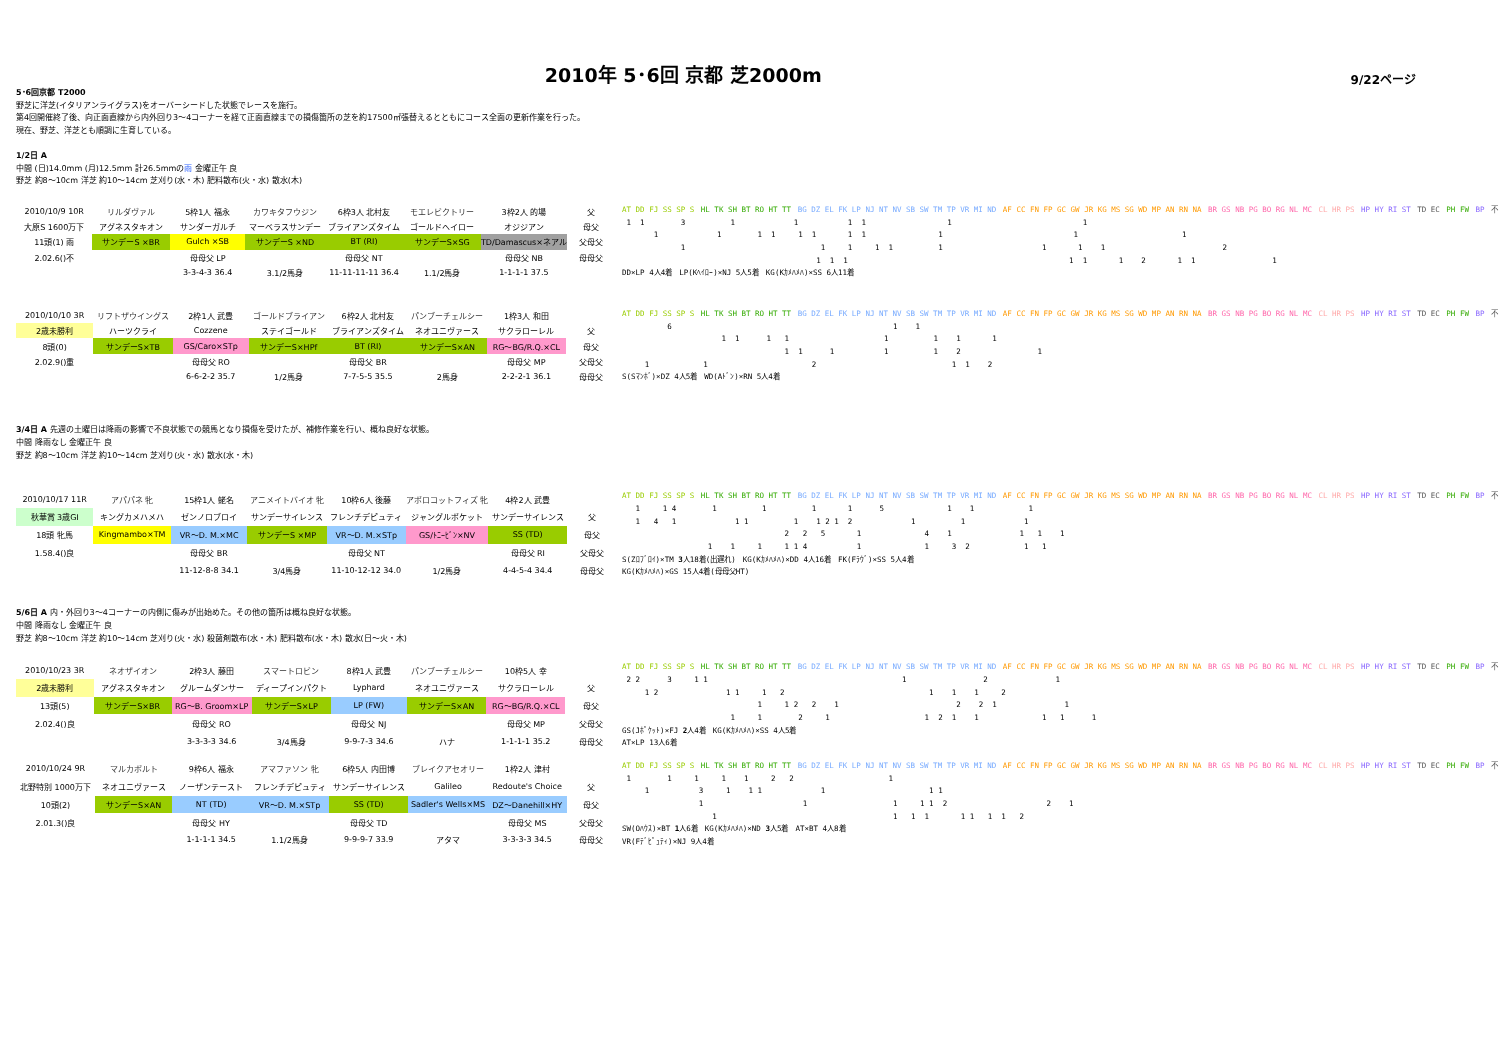2010年 5･6回 京都 芝2000m
9/22ページ
5･6回京都 T2000
野芝に洋芝(イタリアンライグラス)をオーバーシードした状態でレースを施行。
第4回開催終了後、向正面直線から内外回り3～4コーナーを経て正面直線までの損傷箇所の芝を約17500㎡張替えるとともにコース全面の更新作業を行った。
現在、野芝、洋芝とも順調に生育している。
1/2日 A
中間 (日)14.0mm (月)12.5mm 計26.5mmの雨 金曜正午 良
野芝 約8～10cm 洋芝 約10～14cm 芝刈り(水・木) 肥料散布(火・水) 散水(木)
| 2010/10/9 10R | リルダヴァル | 5枠1人 福永 | カワキタフウジン | 6枠3人 北村友 | モエレビクトリー | 3枠2人 的場 | 父 |
| 大原S 1600万下 | アグネスタキオン | サンダーガルチ | マーベラスサンデー | ブライアンズタイム | ゴールドヘイロー | オジジアン | 母父 |
| 11頭(1) 雨 | サンデーS ×BR | Gulch ×SB | サンデーS ×ND | BT (RI) | サンデーS×SG | TD/Damascus×ネアル | 父母父 |
| 2.02.6()不 | | 母母父 LP | | 母母父 NT | | 母母父 NB | 母母父 |
| | | 3-3-4-3 36.4 | 3.1/2馬身 | 11-11-11-11 36.4 | 1.1/2馬身 | 1-1-1-1 37.5 | |
AT DD FJ SS SP S HL TK SH BT RO HT TT BG DZ EL FK LP NJ NT NV SB SW TM TP VR MI ND AF CC FN FP GC GW JR KG MS SG WD MP AN RN NA BR GS NB PG BO RG NL MC CL HR PS HP HY RI ST TD EC PH FW BP 不
1 1 3 1 1 1 1 1 1
1 1 1 1 1 1 1 1 1 1 1
1 1 1 1 1 1 1 1 1 2
1 1 1 1 1 1 2 1 1 1
DD×LP 4人4着　LP(Kﾍｲﾛｰ)×NJ 5人5着　KG(Kｶﾒﾊﾒﾊ)×SS 6人11着
| 2010/10/10 3R | リフトザウイングス | 2枠1人 武豊 | ゴールドブライアン | 6枠2人 北村友 | パンブーチェルシー | 1枠3人 和田 | |
| 2歳未勝利 | ハーツクライ | Cozzene | ステイゴールド | ブライアンズタイム | ネオユニヴァース | サクラローレル | 父 |
| 8頭(0) | サンデーS×TB | GS/Caro×STp | サンデーS×HPf | BT (RI) | サンデーS×AN | RG～BG/R.Q.×CL | 母父 |
| 2.02.9()重 | | 母母父 RO | | 母母父 BR | | 母母父 MP | 父母父 |
| | | 6-6-2-2 35.7 | 1/2馬身 | 7-7-5-5 35.5 | 2馬身 | 2-2-2-1 36.1 | 母母父 |
AT DD FJ SS SP S HL TK SH BT RO HT TT BG DZ EL FK LP NJ NT NV SB SW TM TP VR MI ND AF CC FN FP GC GW JR KG MS SG WD MP AN RN NA BR GS NB PG BO RG NL MC CL HR PS HP HY RI ST TD EC PH FW BP 不
6 1 1
1 1 1 1 1 1 1 1
1 1 1 1 1 2 1
1 1 2 1 1 2
S(Sﾏﾝﾎﾞ)×DZ 4人5着　WD(Aﾄﾞﾝ)×RN 5人4着
3/4日 A 先週の土曜日は降雨の影響で不良状態での競馬となり損傷を受けたが、補修作業を行い、概ね良好な状態。
中間 降雨なし 金曜正午 良
野芝 約8～10cm 洋芝 約10～14cm 芝刈り(火・水) 散水(水・木)
| 2010/10/17 11R | アパパネ 牝 | 15枠1人 蛯名 | アニメイトバイオ 牝 | 10枠6人 後藤 | アポロコットフィズ 牝 | 4枠2人 武豊 | |
| 秋華賞 3歳GⅠ | キングカメハメハ | ゼンノロブロイ | サンデーサイレンス | フレンチデピュティ | ジャングルポケット | サンデーサイレンス | 父 |
| 18頭 牝馬 | Kingmambo×TM | VR～D. M.×MC | サンデーS ×MP | VR～D. M.×STp | GS/ﾄﾆｰﾋﾞﾝ×NV | SS (TD) | 母父 |
| 1.58.4()良 | | 母母父 BR | | 母母父 NT | | 母母父 RI | 父母父 |
| | | 11-12-8-8 34.1 | 3/4馬身 | 11-10-12-12 34.0 | 1/2馬身 | 4-4-5-4 34.4 | 母母父 |
AT DD FJ SS SP S HL TK SH BT RO HT TT BG DZ EL FK LP NJ NT NV SB SW TM TP VR MI ND AF CC FN FP GC GW JR KG MS SG WD MP AN RN NA BR GS NB PG BO RG NL MC CL HR PS HP HY RI ST TD EC PH FW BP 不
1 1 4 1 1 1 1 5 1 1 1
1 4 1 1 1 1 1 2 1 2 1 1 1
2 2 5 1 4 1 1 1 1
1 1 1 1 1 4 1 1 3 2 1 1
S(Zﾛﾌﾞﾛｲ)×TM 3人18着(出遅れ)　KG(Kｶﾒﾊﾒﾊ)×DD 4人16着　FK(Fﾗｳﾞ)×SS 5人4着
KG(Kｶﾒﾊﾒﾊ)×GS 15人4着(母母父HT)
5/6日 A 内・外回り3～4コーナーの内側に傷みが出始めた。その他の箇所は概ね良好な状態。
中間 降雨なし 金曜正午 良
野芝 約8～10cm 洋芝 約10～14cm 芝刈り(火・水) 殺菌剤散布(水・木) 肥料散布(水・木) 散水(日～火・木)
| 2010/10/23 3R | ネオザイオン | 2枠3人 藤田 | スマートロビン | 8枠1人 武豊 | パンブーチェルシー | 10枠5人 幸 | |
| 2歳未勝利 | アグネスタキオン | グルームダンサー | ディープインパクト | Lyphard | ネオユニヴァース | サクラローレル | 父 |
| 13頭(5) | サンデーS×BR | RG～B. Groom×LP | サンデーS×LP | LP (FW) | サンデーS×AN | RG～BG/R.Q.×CL | 母父 |
| 2.02.4()良 | | 母母父 RO | | 母母父 NJ | | 母母父 MP | 父母父 |
| | | 3-3-3-3 34.6 | 3/4馬身 | 9-9-7-3 34.6 | ハナ | 1-1-1-1 35.2 | 母母父 |
AT DD FJ SS SP S HL TK SH BT RO HT TT BG DZ EL FK LP NJ NT NV SB SW TM TP VR MI ND AF CC FN FP GC GW JR KG MS SG WD MP AN RN NA BR GS NB PG BO RG NL MC CL HR PS HP HY RI ST TD EC PH FW BP 不
2 2 3 1 1 1 2 1
1 2 1 1 1 2 1 1 1 2
1 1 2 2 1 2 2 1 1
1 1 2 1 1 2 1 1 1 1 1
GS(Jﾎﾟｹｯﾄ)×FJ 2人4着　KG(Kｶﾒﾊﾒﾊ)×SS 4人5着
AT×LP 13人6着
| 2010/10/24 9R | マルカボルト | 9枠6人 福永 | アマファソン 牝 | 6枠5人 内田博 | ブレイクアセオリー | 1枠2人 津村 | |
| 北野特別 1000万下 | ネオユニヴァース | ノーザンテースト | フレンチデピュティ | サンデーサイレンス | Galileo | Redoute's Choice | 父 |
| 10頭(2) | サンデーS×AN | NT (TD) | VR～D. M.×STp | SS (TD) | Sadler's Wells×MS | DZ～Danehill×HY | 母父 |
| 2.01.3()良 | | 母母父 HY | | 母母父 TD | | 母母父 MS | 父母父 |
| | | 1-1-1-1 34.5 | 1.1/2馬身 | 9-9-9-7 33.9 | アタマ | 3-3-3-3 34.5 | 母母父 |
AT DD FJ SS SP S HL TK SH BT RO HT TT BG DZ EL FK LP NJ NT NV SB SW TM TP VR MI ND AF CC FN FP GC GW JR KG MS SG WD MP AN RN NA BR GS NB PG BO RG NL MC CL HR PS HP HY RI ST TD EC PH FW BP 不
1 1 1 1 1 2 2 1
1 3 1 1 1 1 1 1
1 1 1 1 1 2 2 1
1 1 1 1 1 1 1 1 2
SW(Oﾊｳｽ)×BT 1人6着　KG(Kｶﾒﾊﾒﾊ)×ND 3人5着　AT×BT 4人8着
VR(Fﾃﾞﾋﾟｭﾃｨ)×NJ 9人4着